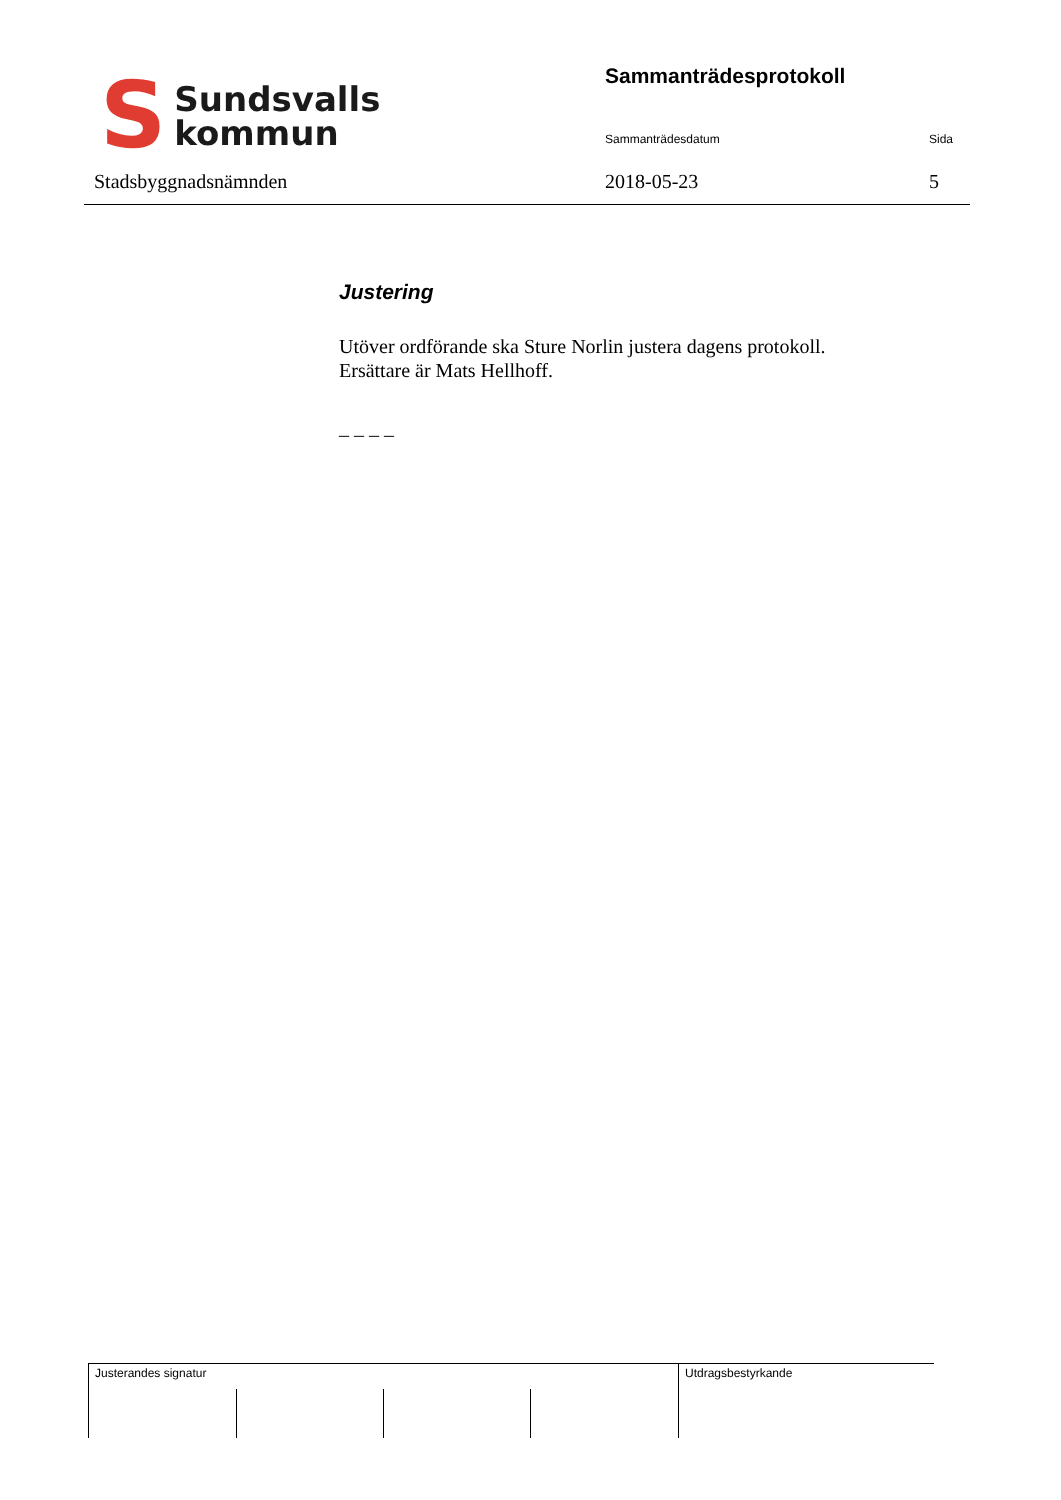S
Sundsvalls
kommun
Stadsbyggnadsnämnden
Sammanträdesprotokoll
Sammanträdesdatum Sida
2018-05-23 5
Justering
Utöver ordförande ska Sture Norlin justera dagens protokoll.
Ersättare är Mats Hellhoff.
– – – –
Justerandes signatur Utdragsbestyrkande